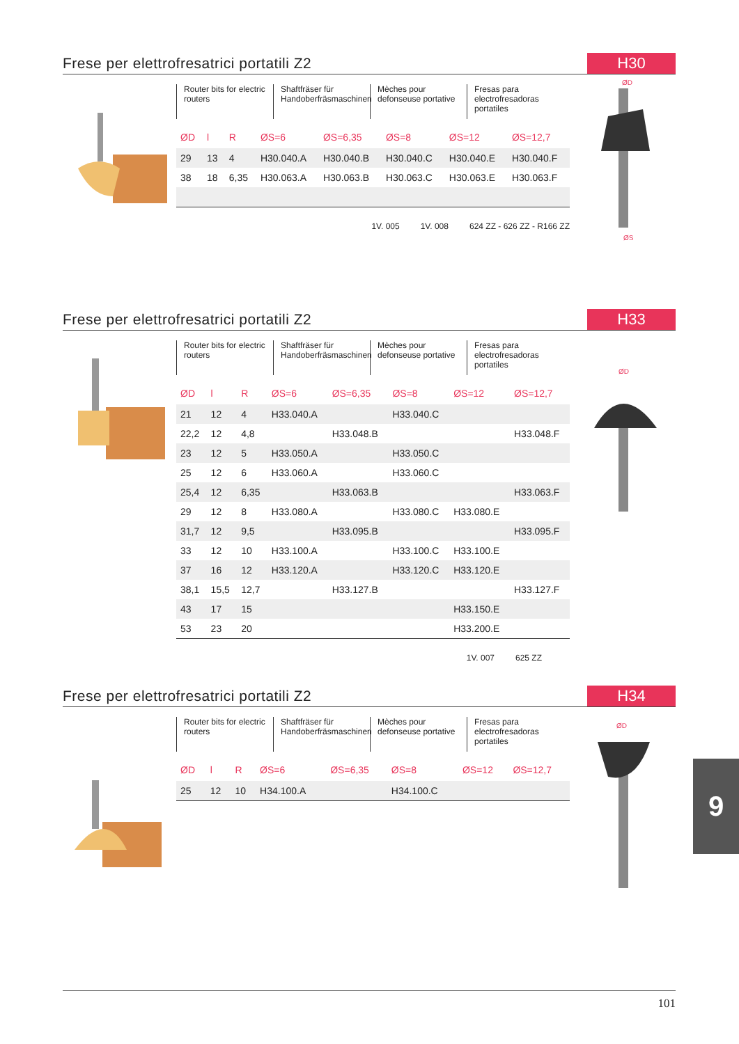Frese per elettrofresatrici portatili Z2
H30
Router bits for electric routers
Shaftfräser für Handoberfräsmaschinen
Mèches pour defonseuse portative
Fresas para electrofresadoras portatiles
| ØD | l | R | ØS=6 | ØS=6,35 | ØS=8 | ØS=12 | ØS=12,7 |
| --- | --- | --- | --- | --- | --- | --- | --- |
| 29 | 13 | 4 | H30.040.A | H30.040.B | H30.040.C | H30.040.E | H30.040.F |
| 38 | 18 | 6,35 | H30.063.A | H30.063.B | H30.063.C | H30.063.E | H30.063.F |
1V. 005 1V. 008 624 ZZ - 626 ZZ - R166 ZZ
ØD
ØS
Frese per elettrofresatrici portatili Z2
H33
Router bits for electric routers
Shaftfräser für Handoberfräsmaschinen
Mèches pour defonseuse portative
Fresas para electrofresadoras portatiles
| ØD | l | R | ØS=6 | ØS=6,35 | ØS=8 | ØS=12 | ØS=12,7 |
| --- | --- | --- | --- | --- | --- | --- | --- |
| 21 | 12 | 4 | H33.040.A | | H33.040.C | | |
| 22,2 | 12 | 4,8 | | H33.048.B | | | H33.048.F |
| 23 | 12 | 5 | H33.050.A | | H33.050.C | | |
| 25 | 12 | 6 | H33.060.A | | H33.060.C | | |
| 25,4 | 12 | 6,35 | | H33.063.B | | | H33.063.F |
| 29 | 12 | 8 | H33.080.A | | H33.080.C | H33.080.E | |
| 31,7 | 12 | 9,5 | | H33.095.B | | | H33.095.F |
| 33 | 12 | 10 | H33.100.A | | H33.100.C | H33.100.E | |
| 37 | 16 | 12 | H33.120.A | | H33.120.C | H33.120.E | |
| 38,1 | 15,5 | 12,7 | | H33.127.B | | | H33.127.F |
| 43 | 17 | 15 | | | | H33.150.E | |
| 53 | 23 | 20 | | | | H33.200.E | |
1V. 007 625 ZZ
ØD
Frese per elettrofresatrici portatili Z2
H34
Router bits for electric routers
Shaftfräser für Handoberfräsmaschinen
Mèches pour defonseuse portative
Fresas para electrofresadoras portatiles
| ØD | l | R | ØS=6 | ØS=6,35 | ØS=8 | ØS=12 | ØS=12,7 |
| --- | --- | --- | --- | --- | --- | --- | --- |
| 25 | 12 | 10 | H34.100.A | | H34.100.C | | |
ØD
9
101